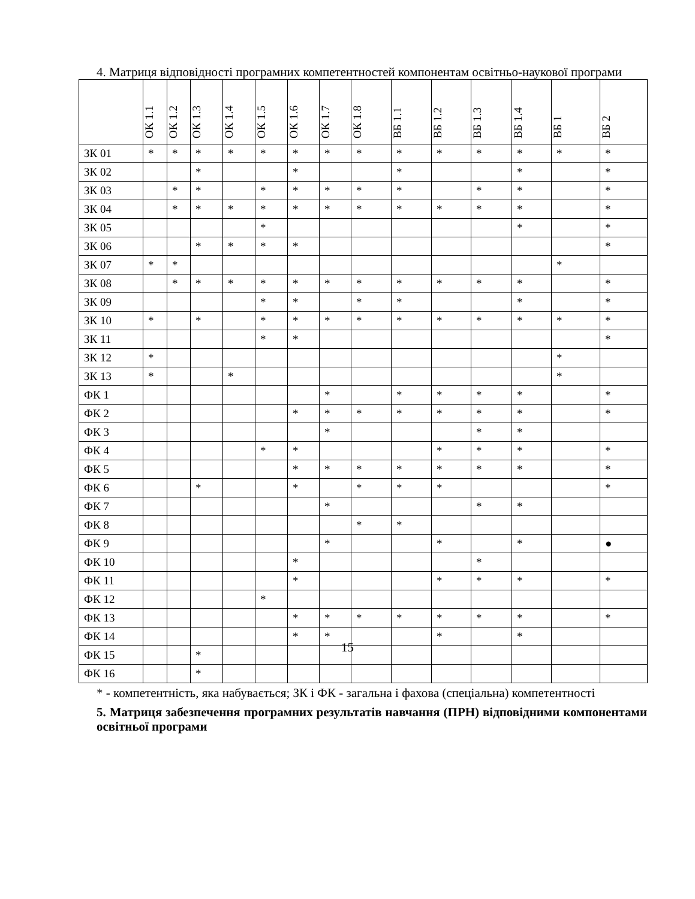4. Матриця відповідності програмних компетентностей компонентам освітньо-наукової програми
| | ОК 1.1 | ОК 1.2 | ОК 1.3 | ОК 1.4 | ОК 1.5 | ОК 1.6 | ОК 1.7 | ОК 1.8 | ВБ 1.1 | ВБ 1.2 | ВБ 1.3 | ВБ 1.4 | ВБ 1 | ВБ 2 |
| --- | --- | --- | --- | --- | --- | --- | --- | --- | --- | --- | --- | --- | --- | --- |
| ЗК 01 | * | * | * | * | * | * | * | * | * | * | * | * | * | * |
| ЗК 02 | | | * | | | * | | | * | | | * | | * |
| ЗК 03 | | * | * | | * | * | * | * | * | | * | * | | * |
| ЗК 04 | | * | * | * | * | * | * | * | * | * | * | * | | * |
| ЗК 05 | | | | | * | | | | | | | * | | * |
| ЗК 06 | | | * | * | * | * | | | | | | | | * |
| ЗК 07 | * | * | | | | | | | | | | | * | |
| ЗК 08 | | * | * | * | * | * | * | * | * | * | * | * | | * |
| ЗК 09 | | | | | * | * | | * | * | | | * | | * |
| ЗК 10 | * | | * | | * | * | * | * | * | * | * | * | * | * |
| ЗК 11 | | | | | * | * | | | | | | | | * |
| ЗК 12 | * | | | | | | | | | | | | * | |
| ЗК 13 | * | | | * | | | | | | | | | * | |
| ФК 1 | | | | | | | * | | * | * | * | * | | * |
| ФК 2 | | | | | | * | * | * | * | * | * | * | | * |
| ФК 3 | | | | | | | * | | | | * | * | | |
| ФК 4 | | | | | * | * | | | | * | * | * | | * |
| ФК 5 | | | | | | * | * | * | * | * | * | * | | * |
| ФК 6 | | | * | | | * | | * | * | * | | | | * |
| ФК 7 | | | | | | | * | | | | * | * | | |
| ФК 8 | | | | | | | | * | * | | | | | |
| ФК 9 | | | | | | | * | | | * | | * | | ● |
| ФК 10 | | | | | | * | | | | | * | | | |
| ФК 11 | | | | | | * | | | | * | * | * | | * |
| ФК 12 | | | | | * | | | | | | | | | |
| ФК 13 | | | | | | * | * | * | * | * | * | * | | * |
| ФК 14 | | | | | | * | * | | | * | | * | | |
| ФК 15 | | | * | | | | | | | | | | | |
| ФК 16 | | | * | | | | | | | | | | | |
* - компетентність, яка набувається; ЗК і ФК - загальна і фахова (спеціальна) компетентності
5. Матриця забезпечення програмних результатів навчання (ПРН) відповідними компонентами освітньої програми
15